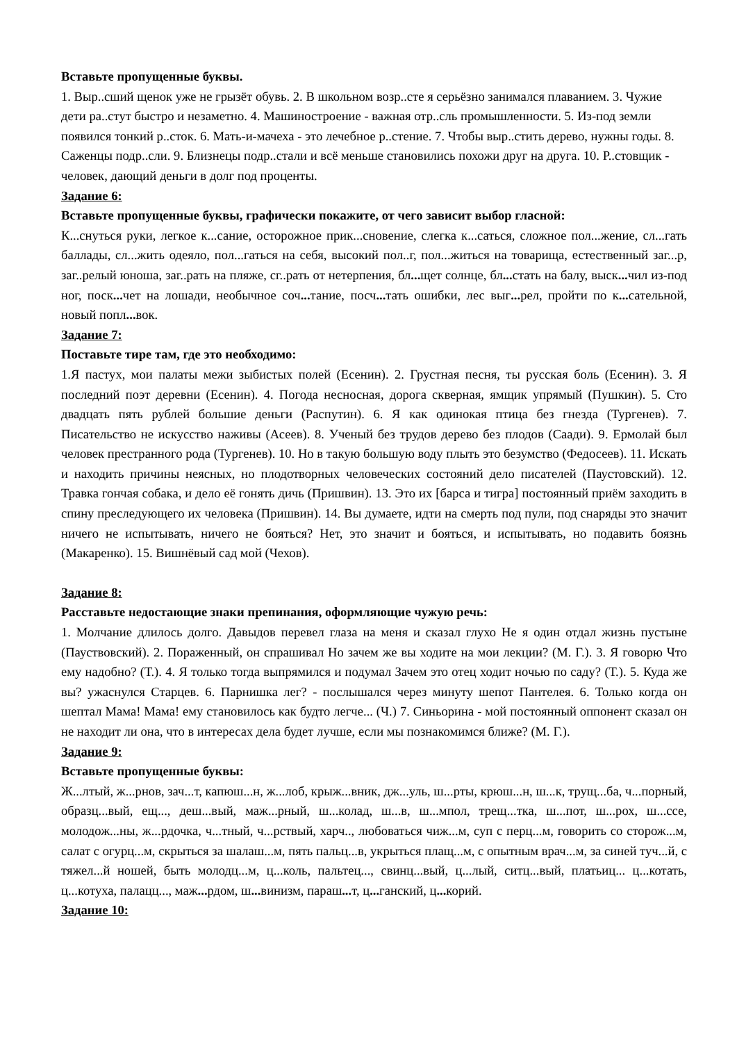Вставьте пропущенные буквы.
1. Выр..сший щенок уже не грызёт обувь. 2. В школьном возр..сте я серьёзно занимался плаванием. 3. Чужие дети ра..стут быстро и незаметно. 4. Машиностроение - важная отр..сль промышленности. 5. Из-под земли появился тонкий р..сток. 6. Мать-и-мачеха - это лечебное р..стение. 7. Чтобы выр..стить дерево, нужны годы. 8. Саженцы подр..сли. 9. Близнецы подр..стали и всё меньше становились похожи друг на друга. 10. Р..стовщик - человек, дающий деньги в долг под проценты.
Задание 6:
Вставьте пропущенные буквы, графически покажите, от чего зависит выбор гласной:
К...снуться руки, легкое к...сание, осторожное прик...сновение, слегка к...саться, сложное пол...жение, сл...гать баллады, сл...жить одеяло, пол...гаться на себя, высокий пол..г, пол...житься на товарища, естественный заг...р, заг..релый юноша, заг..рать на пляже, сг..рать от нетерпения, бл... щет солнце, бл... стать на балу, выск... чил из-под ног, поск... чет на лошади, необычное соч... тание, посч... тать ошибки, лес выг... рел, пройти по к... сательной, новый попл... вок.
Задание 7:
Поставьте тире там, где это необходимо:
1.Я пастух, мои палаты межи зыбистых полей (Есенин). 2. Грустная песня, ты русская боль (Есенин). 3. Я последний поэт деревни (Есенин). 4. Погода несносная, дорога скверная, ямщик упрямый (Пушкин). 5. Сто двадцать пять рублей большие деньги (Распутин). 6. Я как одинокая птица без гнезда (Тургенев). 7. Писательство не искусство наживы (Асеев). 8. Ученый без трудов дерево без плодов (Саади). 9. Ермолай был человек престранного рода (Тургенев). 10. Но в такую большую воду плыть это безумство (Федосеев). 11. Искать и находить причины неясных, но плодотворных человеческих состояний дело писателей (Паустовский). 12. Травка гончая собака, и дело её гонять дичь (Пришвин). 13. Это их [барса и тигра] постоянный приём заходить в спину преследующего их человека (Пришвин). 14. Вы думаете, идти на смерть под пули, под снаряды это значит ничего не испытывать, ничего не бояться? Нет, это значит и бояться, и испытывать, но подавить боязнь (Макаренко). 15. Вишнёвый сад мой (Чехов).
Задание 8:
Расставьте недостающие знаки препинания, оформляющие чужую речь:
1. Молчание длилось долго. Давыдов перевел глаза на меня и сказал глухо Не я один отдал жизнь пустыне (Пауствовский). 2. Пораженный, он спрашивал Но зачем же вы ходите на мои лекции? (М. Г.). 3. Я говорю Что ему надобно? (Т.). 4. Я только тогда выпрямился и подумал Зачем это отец ходит ночью по саду? (Т.). 5. Куда же вы? ужаснулся Старцев. 6. Парнишка лег? - послышался через минуту шепот Пантелея. 6. Только когда он шептал Мама! Мама! ему становилось как будто легче... (Ч.) 7. Синьорина - мой постоянный оппонент сказал он не находит ли она, что в интересах дела будет лучше, если мы познакомимся ближе? (М. Г.).
Задание 9:
Вставьте пропущенные буквы:
Ж...лтый, ж...рнов, зач...т, капюш...н, ж...лоб, крыж...вник, дж...уль, ш...рты, крюш...н, ш...к, трущ...ба, ч...порный, образц...вый, ещ..., деш...вый, маж...рный, ш...колад, ш...в, ш...мпол, трещ...тка, ш...пот, ш...рох, ш...ссе, молодож...ны, ж...рдочка, ч...тный, ч...рствый, харч.., любоваться чиж...м, суп с перц...м, говорить со сторож...м, салат с огурц...м, скрыться за шалаш...м, пять пальц...в, укрыться плащ...м, с опытным врач...м, за синей туч...й, с тяжел...й ношей, быть молодц...м, ц...коль, пальтец..., свинц...вый, ц...лый, ситц...вый, платьиц... ц...котать, ц...котуха, палацц..., маж... рдом, ш... винизм, параш... т, ц... ганский, ц... корий.
Задание 10: